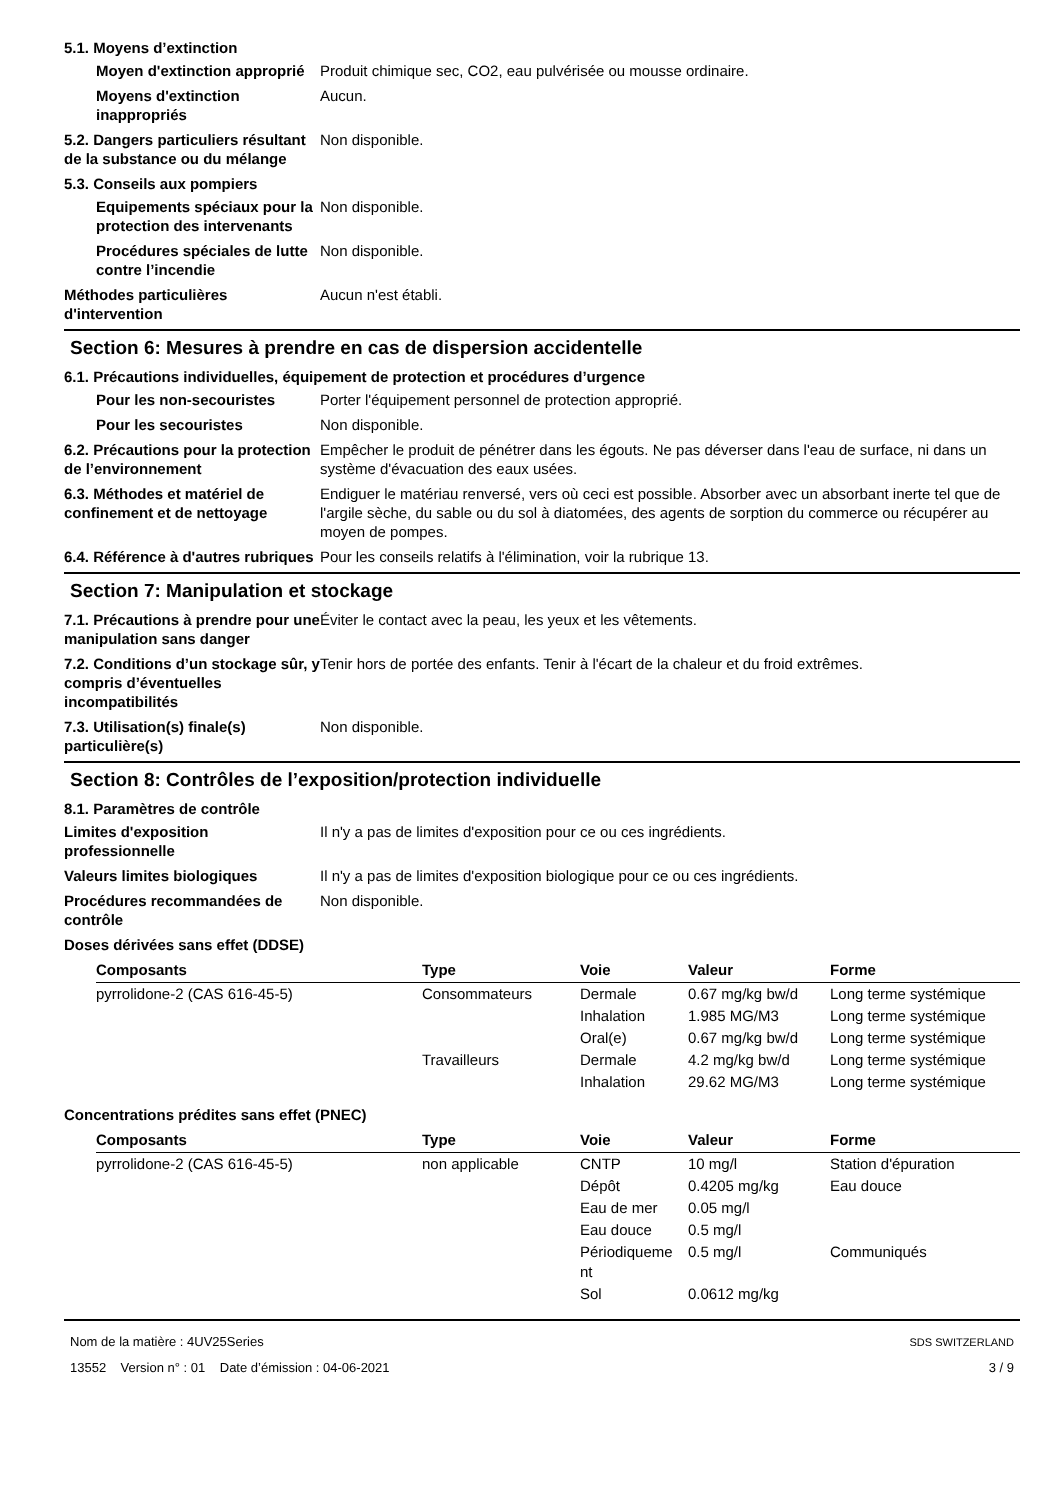5.1. Moyens d’extinction
Moyen d'extinction approprié
Produit chimique sec, CO2, eau pulvérisée ou mousse ordinaire.
Moyens d'extinction inappropriés
Aucun.
5.2. Dangers particuliers résultant de la substance ou du mélange
Non disponible.
5.3. Conseils aux pompiers
Equipements spéciaux pour la protection des intervenants
Non disponible.
Procédures spéciales de lutte contre l’incendie
Non disponible.
Méthodes particulières d'intervention
Aucun n'est établi.
Section 6: Mesures à prendre en cas de dispersion accidentelle
6.1. Précautions individuelles, équipement de protection et procédures d’urgence
Pour les non-secouristes Porter l'équipement personnel de protection approprié.
Pour les secouristes Non disponible.
6.2. Précautions pour la protection de l’environnement
Empêcher le produit de pénétrer dans les égouts. Ne pas déverser dans l'eau de surface, ni dans un système d'évacuation des eaux usées.
6.3. Méthodes et matériel de confinement et de nettoyage
Endiguer le matériau renversé, vers où ceci est possible. Absorber avec un absorbant inerte tel que de l'argile sèche, du sable ou du sol à diatomées, des agents de sorption du commerce ou récupérer au moyen de pompes.
6.4. Référence à d'autres rubriques
Pour les conseils relatifs à l'élimination, voir la rubrique 13.
Section 7: Manipulation et stockage
7.1. Précautions à prendre pour une manipulation sans danger
Éviter le contact avec la peau, les yeux et les vêtements.
7.2. Conditions d’un stockage sûr, y compris d’éventuelles incompatibilités
Tenir hors de portée des enfants. Tenir à l'écart de la chaleur et du froid extrêmes.
7.3. Utilisation(s) finale(s) particulière(s)
Non disponible.
Section 8: Contrôles de l’exposition/protection individuelle
8.1. Paramètres de contrôle
Limites d'exposition professionnelle
Il n'y a pas de limites d'exposition pour ce ou ces ingrédients.
Valeurs limites biologiques Il n'y a pas de limites d'exposition biologique pour ce ou ces ingrédients.
Procédures recommandées de contrôle
Non disponible.
Doses dérivées sans effet (DDSE)
| Composants | Type | Voie | Valeur | Forme |
| --- | --- | --- | --- | --- |
| pyrrolidone-2 (CAS 616-45-5) | Consommateurs | Dermale | 0.67 mg/kg bw/d | Long terme systémique |
| | | Inhalation | 1.985 MG/M3 | Long terme systémique |
| | | Oral(e) | 0.67 mg/kg bw/d | Long terme systémique |
| | Travailleurs | Dermale | 4.2 mg/kg bw/d | Long terme systémique |
| | | Inhalation | 29.62 MG/M3 | Long terme systémique |
Concentrations prédites sans effet (PNEC)
| Composants | Type | Voie | Valeur | Forme |
| --- | --- | --- | --- | --- |
| pyrrolidone-2 (CAS 616-45-5) | non applicable | CNTP | 10 mg/l | Station d'épuration |
| | | Dépôt | 0.4205 mg/kg | Eau douce |
| | | Eau de mer | 0.05 mg/l | |
| | | Eau douce | 0.5 mg/l | |
| | | Périodiqueme nt | 0.5 mg/l | Communiqués |
| | | Sol | 0.0612 mg/kg | |
Nom de la matière : 4UV25Series
13552 Version n° : 01 Date d’émission : 04-06-2021
SDS SWITZERLAND
3 / 9